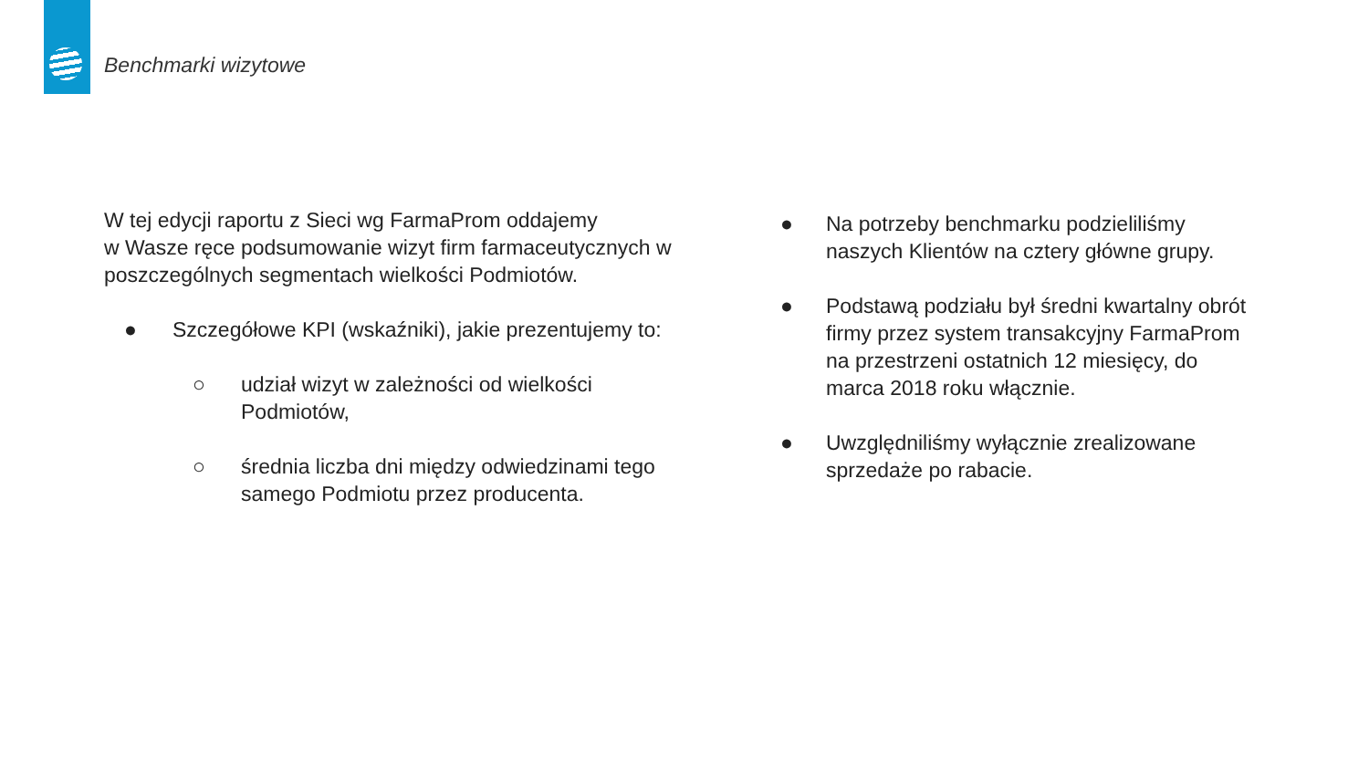Benchmarki wizytowe
W tej edycji raportu z Sieci wg FarmaProm oddajemy
w Wasze ręce podsumowanie wizyt firm farmaceutycznych w poszczególnych segmentach wielkości Podmiotów.
● Szczegółowe KPI (wskaźniki), jakie prezentujemy to:
○ udział wizyt w zależności od wielkości Podmiotów,
○ średnia liczba dni między odwiedzinami tego samego Podmiotu przez producenta.
● Na potrzeby benchmarku podzieliliśmy naszych Klientów na cztery główne grupy.
● Podstawą podziału był średni kwartalny obrót firmy przez system transakcyjny FarmaProm na przestrzeni ostatnich 12 miesięcy, do marca 2018 roku włącznie.
● Uwzględniliśmy wyłącznie zrealizowane sprzedaże po rabacie.